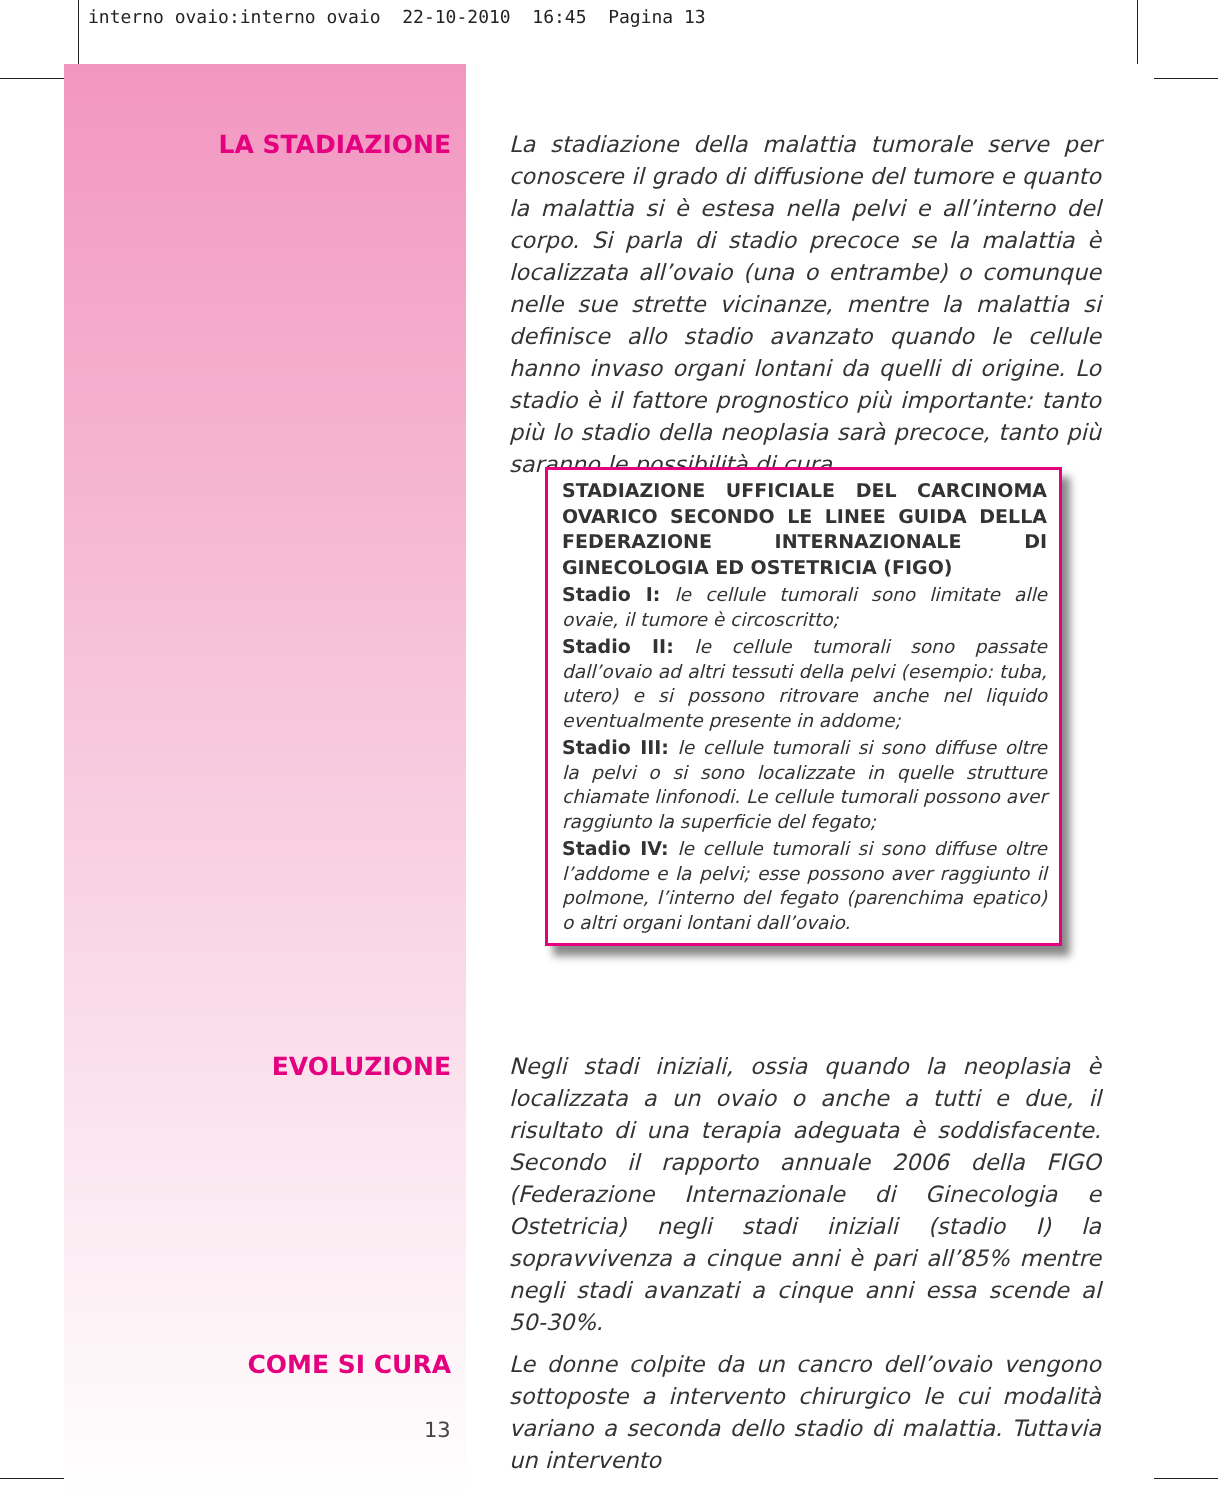interno ovaio:interno ovaio 22-10-2010 16:45 Pagina 13
LA STADIAZIONE
La stadiazione della malattia tumorale serve per conoscere il grado di diffusione del tumore e quanto la malattia si è estesa nella pelvi e all’interno del corpo. Si parla di stadio precoce se la malattia è localizzata all’ovaio (una o entrambe) o comunque nelle sue strette vicinanze, mentre la malattia si definisce allo stadio avanzato quando le cellule hanno invaso organi lontani da quelli di origine. Lo stadio è il fattore prognostico più importante: tanto più lo stadio della neoplasia sarà precoce, tanto più saranno le possibilità di cura.
STADIAZIONE UFFICIALE DEL CARCINOMA OVARICO SECONDO LE LINEE GUIDA DELLA FEDERAZIONE INTERNAZIONALE DI GINECOLOGIA ED OSTETRICIA (FIGO)
Stadio I: le cellule tumorali sono limitate alle ovaie, il tumore è circoscritto;
Stadio II: le cellule tumorali sono passate dall’ovaio ad altri tessuti della pelvi (esempio: tuba, utero) e si possono ritrovare anche nel liquido eventualmente presente in addome;
Stadio III: le cellule tumorali si sono diffuse oltre la pelvi o si sono localizzate in quelle strutture chiamate linfonodi. Le cellule tumorali possono aver raggiunto la superficie del fegato;
Stadio IV: le cellule tumorali si sono diffuse oltre l’addome e la pelvi; esse possono aver raggiunto il polmone, l’interno del fegato (parenchima epatico) o altri organi lontani dall’ovaio.
EVOLUZIONE
Negli stadi iniziali, ossia quando la neoplasia è localizzata a un ovaio o anche a tutti e due, il risultato di una terapia adeguata è soddisfacente. Secondo il rapporto annuale 2006 della FIGO (Federazione Internazionale di Ginecologia e Ostetricia) negli stadi iniziali (stadio I) la sopravvivenza a cinque anni è pari all’85% mentre negli stadi avanzati a cinque anni essa scende al 50-30%.
COME SI CURA
Le donne colpite da un cancro dell’ovaio vengono sottoposte a intervento chirurgico le cui modalità variano a seconda dello stadio di malattia. Tuttavia un intervento
13